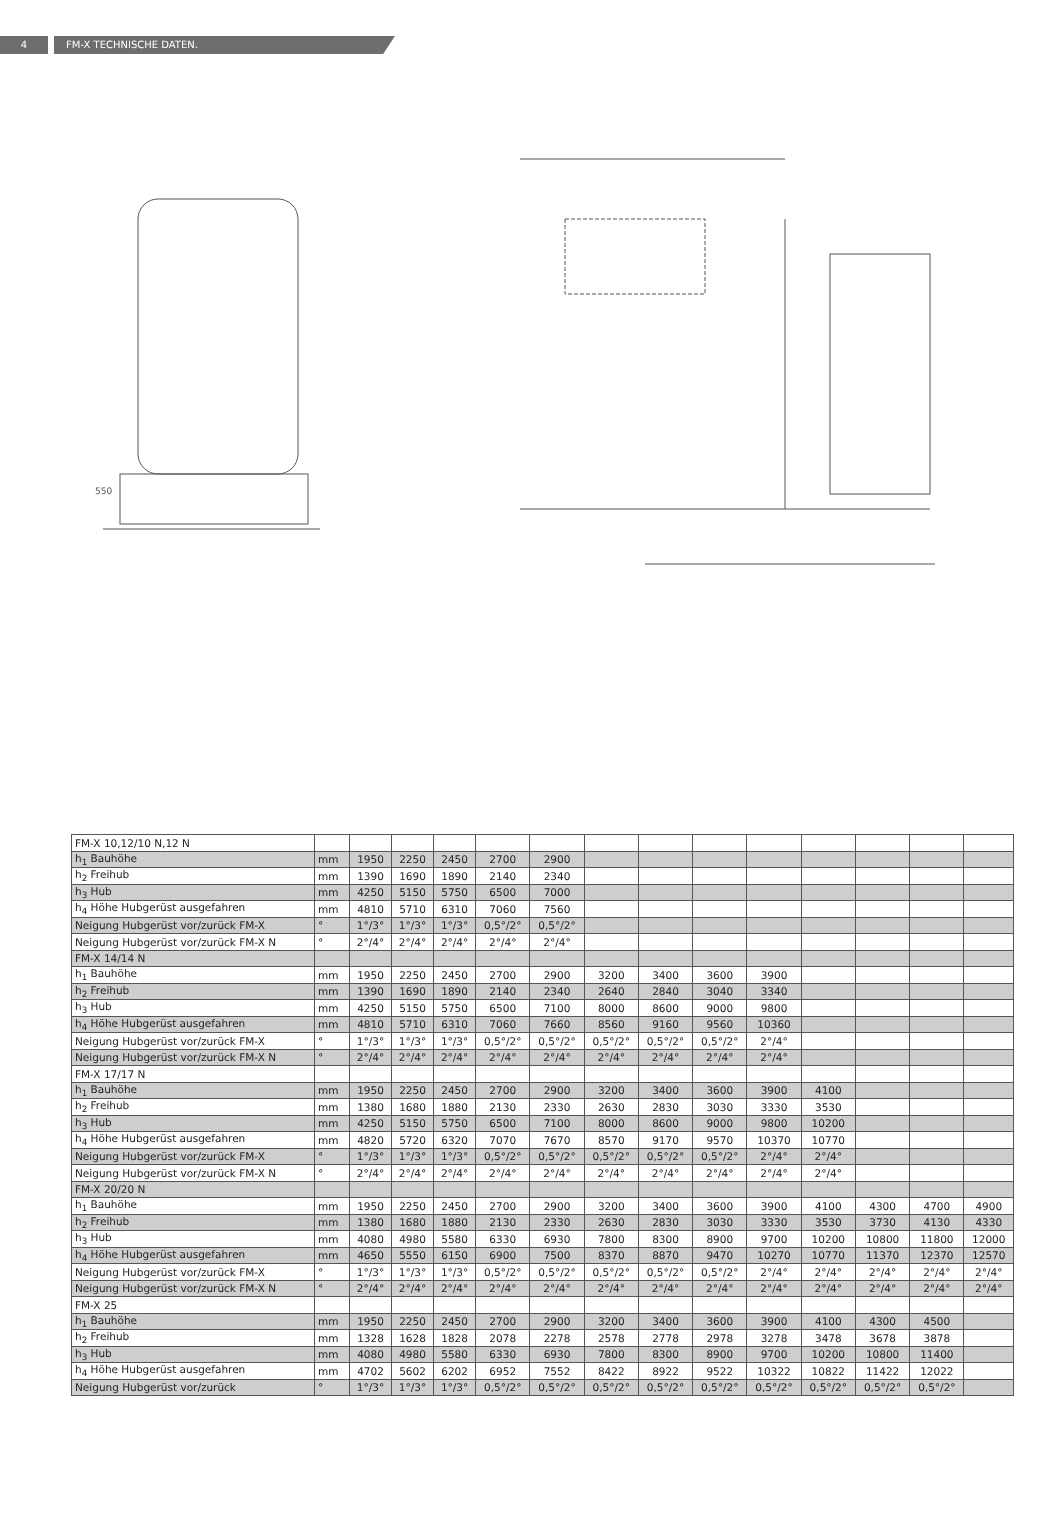4 FM-X TECHNISCHE DATEN.
550
| FM-X 10,12/10 N,12 N | | | | | | | | | | | | | | |
| h<sub>1</sub> Bauhöhe | mm | 1950 | 2250 | 2450 | 2700 | 2900 | | | | | | | | |
| h<sub>2</sub> Freihub | mm | 1390 | 1690 | 1890 | 2140 | 2340 | | | | | | | | |
| h<sub>3</sub> Hub | mm | 4250 | 5150 | 5750 | 6500 | 7000 | | | | | | | | |
| h<sub>4</sub> Höhe Hubgerüst ausgefahren | mm | 4810 | 5710 | 6310 | 7060 | 7560 | | | | | | | | |
| Neigung Hubgerüst vor/zurück FM-X | ° | 1°/3° | 1°/3° | 1°/3° | 0,5°/2° | 0,5°/2° | | | | | | | | |
| Neigung Hubgerüst vor/zurück FM-X N | ° | 2°/4° | 2°/4° | 2°/4° | 2°/4° | 2°/4° | | | | | | | | |
| FM-X 14/14 N | | | | | | | | | | | | | | |
| h<sub>1</sub> Bauhöhe | mm | 1950 | 2250 | 2450 | 2700 | 2900 | 3200 | 3400 | 3600 | 3900 | | | | |
| h<sub>2</sub> Freihub | mm | 1390 | 1690 | 1890 | 2140 | 2340 | 2640 | 2840 | 3040 | 3340 | | | | |
| h<sub>3</sub> Hub | mm | 4250 | 5150 | 5750 | 6500 | 7100 | 8000 | 8600 | 9000 | 9800 | | | | |
| h<sub>4</sub> Höhe Hubgerüst ausgefahren | mm | 4810 | 5710 | 6310 | 7060 | 7660 | 8560 | 9160 | 9560 | 10360 | | | | |
| Neigung Hubgerüst vor/zurück FM-X | ° | 1°/3° | 1°/3° | 1°/3° | 0,5°/2° | 0,5°/2° | 0,5°/2° | 0,5°/2° | 0,5°/2° | 2°/4° | | | | |
| Neigung Hubgerüst vor/zurück FM-X N | ° | 2°/4° | 2°/4° | 2°/4° | 2°/4° | 2°/4° | 2°/4° | 2°/4° | 2°/4° | 2°/4° | | | | |
| FM-X 17/17 N | | | | | | | | | | | | | | |
| h<sub>1</sub> Bauhöhe | mm | 1950 | 2250 | 2450 | 2700 | 2900 | 3200 | 3400 | 3600 | 3900 | 4100 | | | |
| h<sub>2</sub> Freihub | mm | 1380 | 1680 | 1880 | 2130 | 2330 | 2630 | 2830 | 3030 | 3330 | 3530 | | | |
| h<sub>3</sub> Hub | mm | 4250 | 5150 | 5750 | 6500 | 7100 | 8000 | 8600 | 9000 | 9800 | 10200 | | | |
| h<sub>4</sub> Höhe Hubgerüst ausgefahren | mm | 4820 | 5720 | 6320 | 7070 | 7670 | 8570 | 9170 | 9570 | 10370 | 10770 | | | |
| Neigung Hubgerüst vor/zurück FM-X | ° | 1°/3° | 1°/3° | 1°/3° | 0,5°/2° | 0,5°/2° | 0,5°/2° | 0,5°/2° | 0,5°/2° | 2°/4° | 2°/4° | | | |
| Neigung Hubgerüst vor/zurück FM-X N | ° | 2°/4° | 2°/4° | 2°/4° | 2°/4° | 2°/4° | 2°/4° | 2°/4° | 2°/4° | 2°/4° | 2°/4° | | | |
| FM-X 20/20 N | | | | | | | | | | | | | | |
| h<sub>1</sub> Bauhöhe | mm | 1950 | 2250 | 2450 | 2700 | 2900 | 3200 | 3400 | 3600 | 3900 | 4100 | 4300 | 4700 | 4900 |
| h<sub>2</sub> Freihub | mm | 1380 | 1680 | 1880 | 2130 | 2330 | 2630 | 2830 | 3030 | 3330 | 3530 | 3730 | 4130 | 4330 |
| h<sub>3</sub> Hub | mm | 4080 | 4980 | 5580 | 6330 | 6930 | 7800 | 8300 | 8900 | 9700 | 10200 | 10800 | 11800 | 12000 |
| h<sub>4</sub> Höhe Hubgerüst ausgefahren | mm | 4650 | 5550 | 6150 | 6900 | 7500 | 8370 | 8870 | 9470 | 10270 | 10770 | 11370 | 12370 | 12570 |
| Neigung Hubgerüst vor/zurück FM-X | ° | 1°/3° | 1°/3° | 1°/3° | 0,5°/2° | 0,5°/2° | 0,5°/2° | 0,5°/2° | 0,5°/2° | 2°/4° | 2°/4° | 2°/4° | 2°/4° | 2°/4° |
| Neigung Hubgerüst vor/zurück FM-X N | ° | 2°/4° | 2°/4° | 2°/4° | 2°/4° | 2°/4° | 2°/4° | 2°/4° | 2°/4° | 2°/4° | 2°/4° | 2°/4° | 2°/4° | 2°/4° |
| FM-X 25 | | | | | | | | | | | | | | |
| h<sub>1</sub> Bauhöhe | mm | 1950 | 2250 | 2450 | 2700 | 2900 | 3200 | 3400 | 3600 | 3900 | 4100 | 4300 | 4500 | |
| h<sub>2</sub> Freihub | mm | 1328 | 1628 | 1828 | 2078 | 2278 | 2578 | 2778 | 2978 | 3278 | 3478 | 3678 | 3878 | |
| h<sub>3</sub> Hub | mm | 4080 | 4980 | 5580 | 6330 | 6930 | 7800 | 8300 | 8900 | 9700 | 10200 | 10800 | 11400 | |
| h<sub>4</sub> Höhe Hubgerüst ausgefahren | mm | 4702 | 5602 | 6202 | 6952 | 7552 | 8422 | 8922 | 9522 | 10322 | 10822 | 11422 | 12022 | |
| Neigung Hubgerüst vor/zurück | ° | 1°/3° | 1°/3° | 1°/3° | 0,5°/2° | 0,5°/2° | 0,5°/2° | 0,5°/2° | 0,5°/2° | 0,5°/2° | 0,5°/2° | 0,5°/2° | 0,5°/2° | |